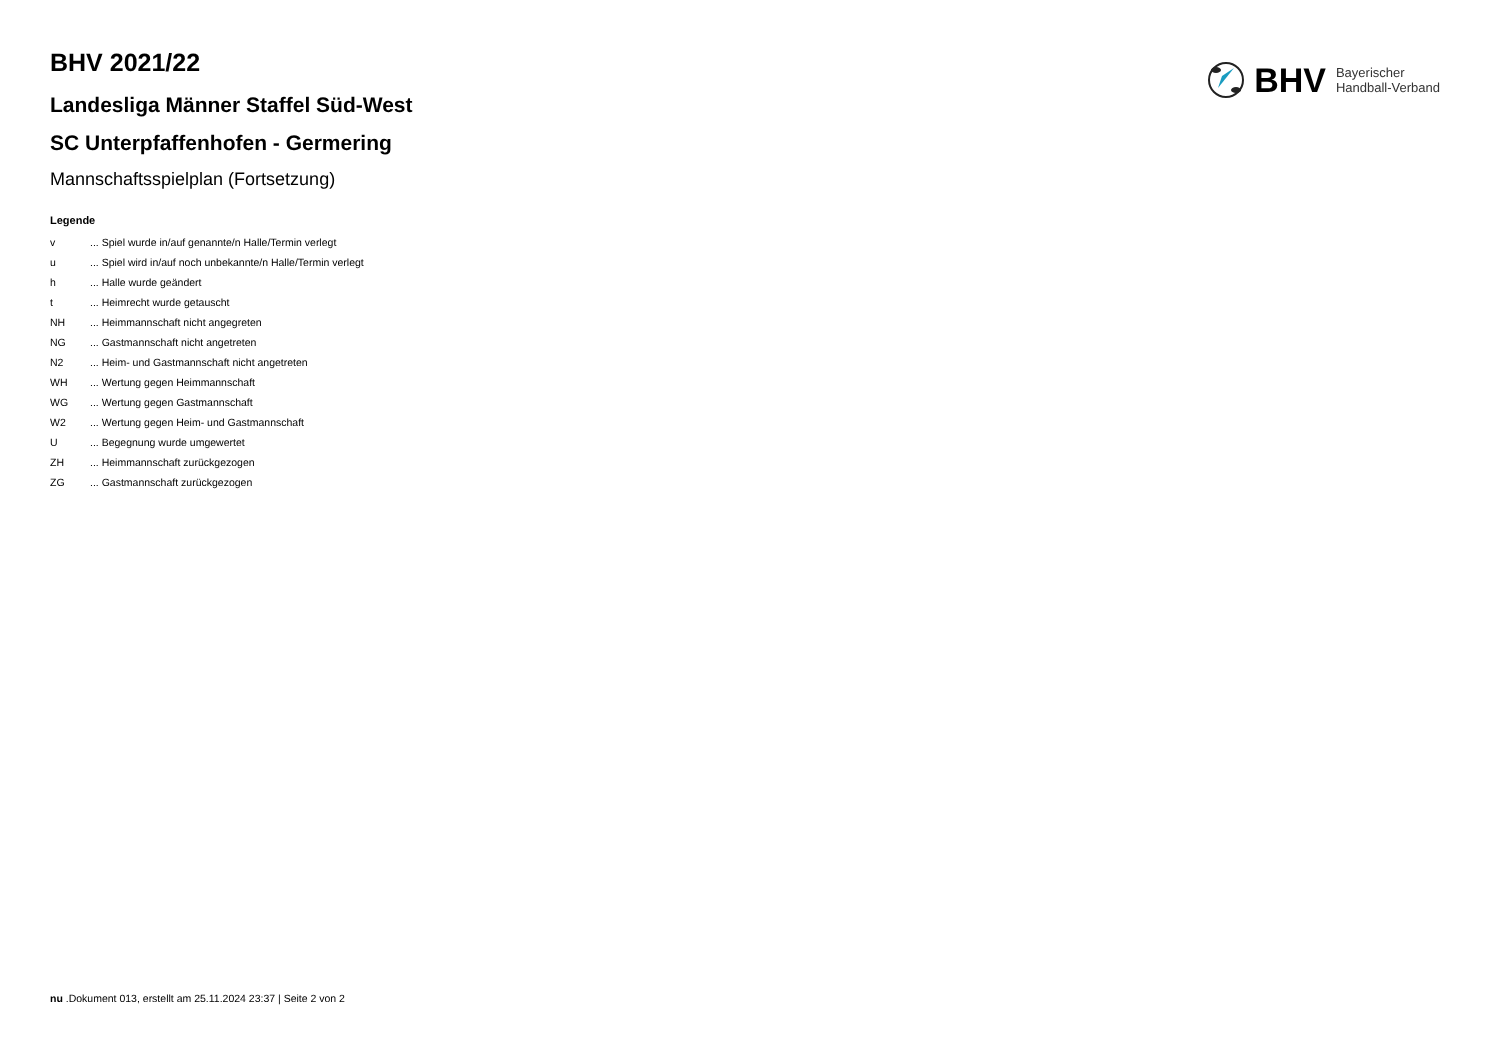BHV Bayerischer
Handball-Verband
BHV 2021/22
Landesliga Männer Staffel Süd-West
SC Unterpfaffenhofen - Germering
Mannschaftsspielplan (Fortsetzung)
Legende
| v | ... Spiel wurde in/auf genannte/n Halle/Termin verlegt |
| u | ... Spiel wird in/auf noch unbekannte/n Halle/Termin verlegt |
| h | ... Halle wurde geändert |
| t | ... Heimrecht wurde getauscht |
| NH | ... Heimmannschaft nicht angegreten |
| NG | ... Gastmannschaft nicht angetreten |
| N2 | ... Heim- und Gastmannschaft nicht angetreten |
| WH | ... Wertung gegen Heimmannschaft |
| WG | ... Wertung gegen Gastmannschaft |
| W2 | ... Wertung gegen Heim- und Gastmannschaft |
| U | ... Begegnung wurde umgewertet |
| ZH | ... Heimmannschaft zurückgezogen |
| ZG | ... Gastmannschaft zurückgezogen |
nu .Dokument 013, erstellt am 25.11.2024 23:37 | Seite 2 von 2